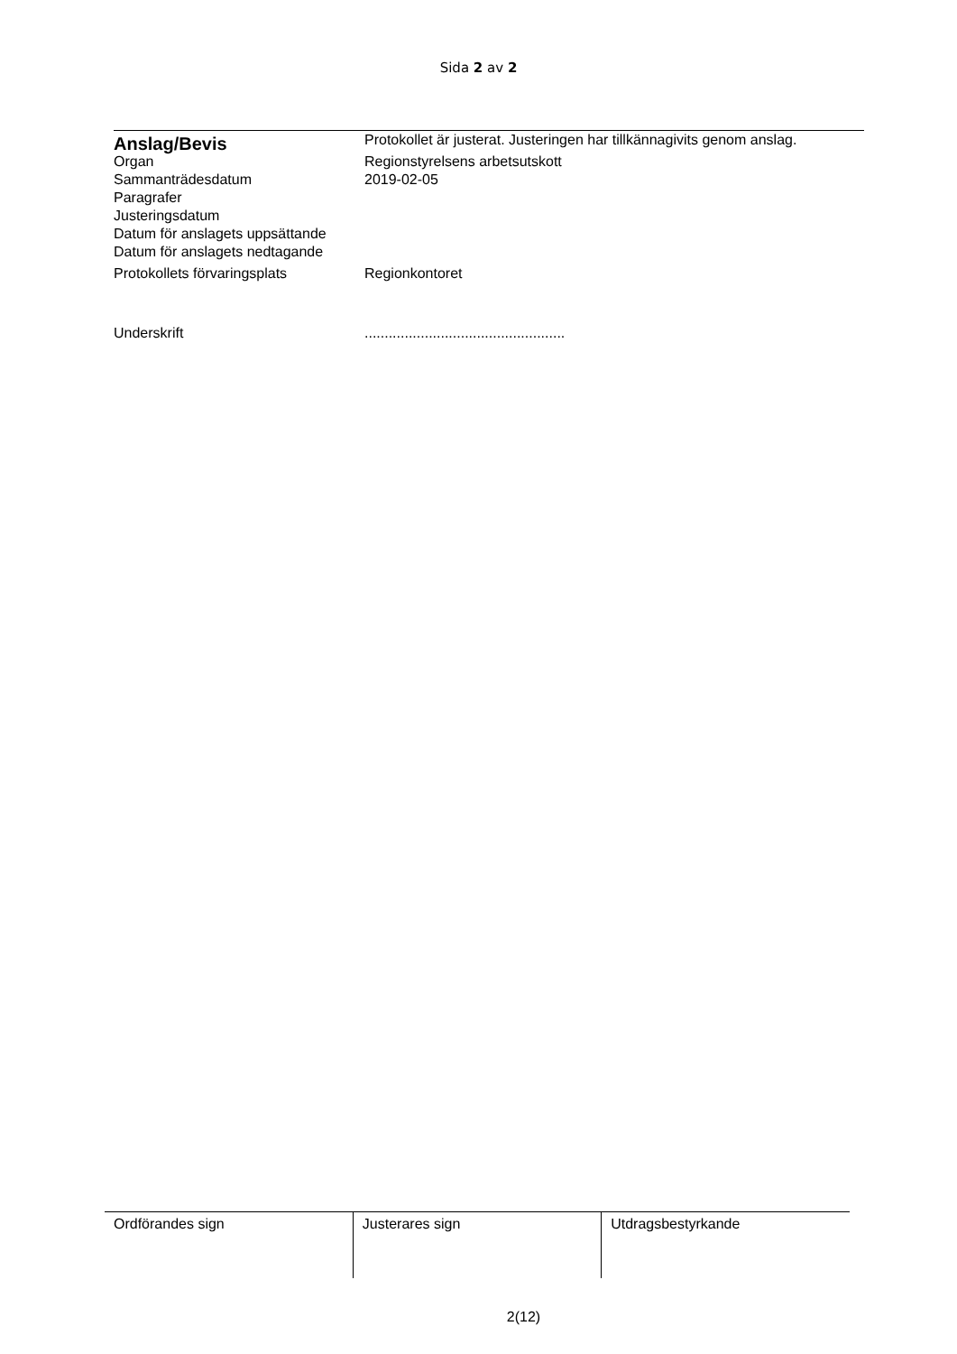Sida 2 av 2
| Anslag/Bevis | Protokollet är justerat. Justeringen har tillkännagivits genom anslag. |
| Organ | Regionstyrelsens arbetsutskott |
| Sammanträdesdatum | 2019-02-05 |
| Paragrafer | |
| Justeringsdatum | |
| Datum för anslagets uppsättande | |
| Datum för anslagets nedtagande | |
| Protokollets förvaringsplats | Regionkontoret |
| Underskrift | .................................................. |
| Ordförandes sign | Justerares sign | Utdragsbestyrkande |
2(12)